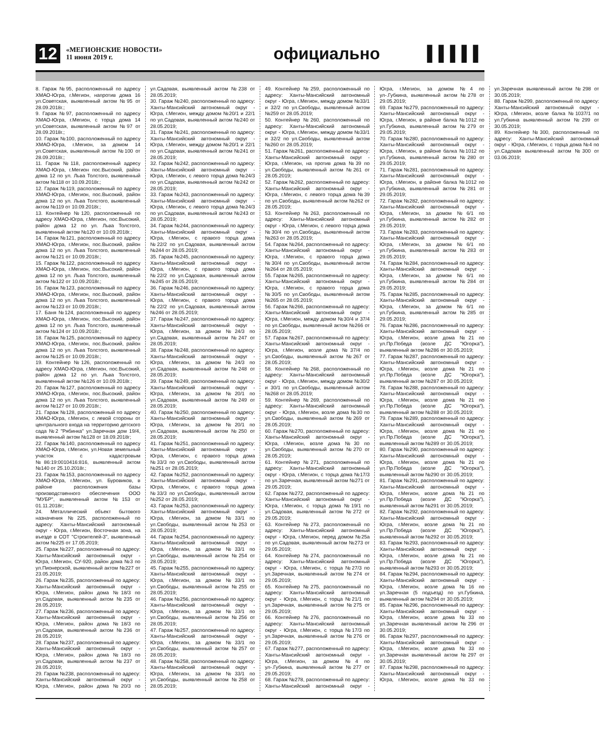12
«МЕГИОНСКИЕ НОВОСТИ»
11 июня 2019 г.
официально ▌▌▌▌▌
8. Гараж №95, расположенный по адресу ХМАО-Югра, г.Мегион, напротив дома 16 ул.Советская, выявленный актом №95 от 28.09.2018г.;
9. Гараж №97, расположенный по адресу ХМАО-Югра, г.Мегион, с торца дома 14 ул.Советская, выявленный актом №97 от 28.09.2018г.;
10. Гараж №100, расположенный по адресу ХМАО-Югра, г.Мегион, за домом 14 ул.Советская, выявленный актом №100 от 28.09.2018г.;
11. Гараж №118, расположенный адресу ХМАО-Югра, г.Мегион пос.Высокий, район дома 12 по ул. Льва Толстого, выявленный актом №118 от 10.09.2018г.;
12. Гараж №119, расположенный по адресу ХМАО-Югра, г.Мегион, пос.Высокий, район дома 12 по ул. Льва Толстого, выявленный актом №119 от 10.09.2018г.;
13. Контейнер №120, расположенный по адресу ХМАО-Югра, г.Мегион, пос.Высокий, район дома 12 по ул. Льва Толстого, выявленный актом №120 от 10.09.2018г.;
14. Гараж №121, расположенный по адресу ХМАО-Югра, г.Мегион, пос.Высокий, район дома 12 по ул. Льва Толстого, выявленный актом №121 от 10.09.2018г.;
15. Гараж №122, расположенный по адресу ХМАО-Югра, г.Мегион, пос.Высокий, район дома 12 по ул. Льва Толстого, выявленный актом №122 от 10.09.2018г.;
16. Гараж №123, расположенный по адресу ХМАО-Югра, г.Мегион, пос.Высокий, район дома 12 по ул. Льва Толстого, выявленный актом №123 от 10.09.2018г.;
17. Баня №124, расположенный по адресу ХМАО-Югра, г.Мегион, пос.Высокий, район дома 12 по ул. Льва Толстого, выявленный актом №124 от 10.09.2018г.;
18. Гараж №125, расположенный по адресу ХМАО-Югра, г.Мегион, пос.Высокий, район дома 12 по ул. Льва Толстого, выявленный актом №125 от 10.09.2018г.;
19. Контейнер №126, расположенный по адресу ХМАО-Югра, г.Мегион, пос.Высокий, район дома 12 по ул. Льва Толстого, выявленный актом №126 от 10.09.2018г.;
20. Гараж №127, расположенный по адресу ХМАО-Югра, г.Мегион, пос.Высокий, район дома 12 по ул. Льва Толстого, выявленный актом №127 от 10.09.2018г.;
21. Гараж №128, расположенный по адресу ХМАО-Югра, г.Мегион, с левой стороны от центрального входа на территорию детского сада №2 "Рябинка" ул.Заречная дом 19/4, выявленный актом №128 от 18.09.2018г;
22. Гараж №140, расположенный по адресу ХМАО-Югра, г.Мегион, ул.Новая земельный участок с кадастровым №86:19:0010416:816, выявленный актом №140 от 25.10.2018г.;
23. Гараж №153, расположенный по адресу ХМАО-Югра, г.Мегион, ул. Буровиков, в районе расположения базы производственного обеспечения ООО "МУБР", выявленный актом №153 от 01.11.2018г;
24. Металлический объект бытового назначения №225, расположенный по адресу: Ханты-Мансийский автономный округ - Югра, г.Мегион, Восточная зона, на въезде в СОТ "Строителей-3", выявленный актом №225 от 17.05.2019;
25. Гараж №227, расположенный по адресу: Ханты-Мансийский автономный округ - Югра, г.Мегион, СУ-920, район дома №3 по ул.Пионерской, выявленный актом №227 от 23.05.2019;
26. Гараж №235, расположенный по адресу: Ханты-Мансийский автономный округ - Югра, г.Мегион, район дома №18/3 по ул.Садовая, выявленный актом №235 от 28.05.2019;
27. Гараж №236, расположенный по адресу: Ханты-Мансийский автономный округ - Югра, г.Мегион, район дома №18/3 по ул.Садовая, выявленный актом №236 от 28.05.2019;
28. Гараж №237, расположенный по адресу: Ханты-Мансийский автономный округ - Югра, г.Мегион, район дома №18/3 по ул.Садовая, выявленный актом №237 от 28.05.2019;
29. Гараж №238, расположенный по адресу: Ханты-Мансийский автономный округ - Югра, г.Мегион, район дома №20/3 по ул.Садовая, выявленный актом №238 от 28.05.2019;
30. Гараж №240, расположенный по адресу: Ханты-Мансийский автономный округ - Югра, г.Мегион, между домом №20/1 и 22/1 по ул.Садовая, выявленный актом №240 от 28.05.2019;
31. Гараж №241, расположенный по адресу: Ханты-Мансийский автономный округ - Югра, г.Мегион, между домом №20/1 и 22/1 по ул.Садовая, выявленный актом №241 от 28.05.2019;
32. Гараж №242, расположенный по адресу: Ханты-Мансийский автономный округ - Югра, г.Мегион, с левого торца дома №24/3 по ул.Садовая, выявленный актом №242 от 28.05.2019;
33. Гараж №243, расположенный по адресу: Ханты-Мансийский автономный округ - Югра, г.Мегион, с левого торца дома №24/3 по ул.Садовая, выявленный актом №243 от 28.05.2019;
34. Гараж №244, расположенный по адресу: Ханты-Мансийский автономный округ - Югра, г.Мегион, с правого торца дома №22/2 по ул.Садовая, выявленный актом №244 от 28.05.2019;
35. Гараж №245, расположенный по адресу: Ханты-Мансийский автономный округ - Югра, г.Мегион, с правого торца дома №22/2 по ул.Садовая, выявленный актом №245 от 28.05.2019;
36. Гараж №246, расположенный по адресу: Ханты-Мансийский автономный округ - Югра, г.Мегион, с правого торца дома №22/2 по ул.Садовая, выявленный актом №246 от 28.05.2019;
37. Гараж №247, расположенный по адресу: Ханты-Мансийский автономный округ - Югра, г.Мегион, за домом №24/3 по ул.Садовая, выявленный актом №247 от 28.05.2019;
38. Гараж №248, расположенный по адресу: Ханты-Мансийский автономный округ - Югра, г.Мегион, за домом №24/3 по ул.Садовая, выявленный актом №248 от 28.05.2019;
39. Гараж №249, расположенный по адресу: Ханты-Мансийский автономный округ - Югра, г.Мегион, за домом №20/1 по ул.Садовая, выявленный актом №249 от 28.05.2019;
40. Гараж №250, расположенный по адресу: Ханты-Мансийский автономный округ - Югра, г.Мегион, за домом №20/1 по ул.Садовая, выявленный актом №250 от 28.05.2019;
41. Гараж №251, расположенный по адресу: Ханты-Мансийский автономный округ - Югра, г.Мегион, с правого торца дома №33/3 по ул.Свободы, выявленный актом №251 от 28.05.2019;
42. Гараж №252, расположенный по адресу: Ханты-Мансийский автономный округ - Югра, г.Мегион, с правого торца дома №33/3 по ул.Свободы, выявленный актом №252 от 28.05.2019;
43. Гараж №253, расположенный по адресу: Ханты-Мансийский автономный округ - Югра, г.Мегион, за домом №33/1 по ул.Свободы, выявленный актом №253 от 28.05.2019;
44. Гараж №254, расположенный по адресу: Ханты-Мансийский автономный округ - Югра, г.Мегион, за домом №33/1 по ул.Свободы, выявленный актом №254 от 28.05.2019;
45. Гараж №255, расположенный по адресу: Ханты-Мансийский автономный округ - Югра, г.Мегион, за домом №33/1 по ул.Свободы, выявленный актом №255 от 28.05.2019;
46. Гараж №256, расположенный по адресу: Ханты-Мансийский автономный округ - Югра, г.Мегион, за домом №33/1 по ул.Свободы, выявленный актом №256 от 28.05.2019;
47. Гараж №257, расположенный по адресу: Ханты-Мансийский автономный округ - Югра, г.Мегион, за домом №33/1 по ул.Свободы, выявленный актом №257 от 28.05.2019;
48. Гараж №258, расположенный по адресу: Ханты-Мансийский автономный округ - Югра, г.Мегион, за домом №33/1 по ул.Свободы, выявленный актом №258 от 28.05.2019;
49. Контейнер №259, расположенный по адресу: Ханты-Мансийский автономный округ - Югра, г.Мегион, между домом №33/1 и 32/2 по ул.Свободы, выявленный актом №259 от 28.05.2019;
50. Контейнер №260, расположенный по адресу: Ханты-Мансийский автономный округ - Югра, г.Мегион, между домом №33/1 и 32/2 по ул.Свободы, выявленный актом №260 от 28.05.2019;
51. Гараж №261, расположенный по адресу: Ханты-Мансийский автономный округ - Югра, г.Мегион, на против дома №39 по ул.Свободы, выявленный актом №261 от 28.05.2019;
52. Гараж №262, расположенный по адресу: Ханты-Мансийский автономный округ - Югра, г.Мегион, с левого торца дома №39 по ул.Свободы, выявленный актом №262 от 28.05.2019;
53. Контейнер №263, расположенный по адресу: Ханты-Мансийский автономный округ - Югра, г.Мегион, с левого торца дома №30/4 по ул.Свободы, выявленный актом №263 от 28.05.2019;
54. Гараж №264, расположенный по адресу: Ханты-Мансийский автономный округ - Югра, г.Мегион, с правого торца дома №30/4 по ул.Свободы, выявленный актом №264 от 28.05.2019;
55. Гараж №265, расположенный по адресу: Ханты-Мансийский автономный округ - Югра, г.Мегион, с правого торца дома №30/5 по ул.Свободы, выявленный актом №265 от 28.05.2019;
56. Гараж №266, расположенный по адресу: Ханты-Мансийский автономный округ - Югра, г.Мегион, между домом №30/4 и 37/4 по ул.Свободы, выявленный актом №266 от 28.05.2019;
57. Гараж №267, расположенный по адресу: Ханты-Мансийский автономный округ - Югра, г.Мегион, возле дома №37/4 по ул.Свободы, выявленный актом №267 от 28.05.2019;
58. Контейнер №268, расположенный по адресу: Ханты-Мансийский автономный округ - Югра, г.Мегион, между домом №30/2 и 30/1 по ул.Свободы, выявленный актом №268 от 28.05.2019;
59. Контейнер №269, расположенный по адресу: Ханты-Мансийский автономный округ - Югра, г.Мегион, возле дома №30 по ул.Свободы, выявленный актом №269 от 28.05.2019;
60. Гараж №270, расположенный по адресу: Ханты-Мансийский автономный округ - Югра, г.Мегион, возле дома №30 по ул.Свободы, выявленный актом №270 от 28.05.2019;
61. Контейнер №271, расположенный по адресу: Ханты-Мансийский автономный округ - Югра, г.Мегион, с торца дома №17/3 по ул.Заречная, выявленный актом №271 от 29.05.2019;
62. Гараж №272, расположенный по адресу: Ханты-Мансийский автономный округ - Югра, г.Мегион, с торца дома №19/1 по ул.Садовая, выявленный актом №272 от 29.05.2019;
63. Контейнер №273, расположенный по адресу: Ханты-Мансийский автономный округ - Югра, г.Мегион, перед домом №25а по ул.Садовая, выявленный актом №273 от 29.05.2019;
64. Контейнер №274, расположенный по адресу: Ханты-Мансийский автономный округ - Югра, г.Мегион, с торца №27/3 по ул.Заречная, выявленный актом №274 от 29.05.2019;
65. Контейнер №275, расположенный по адресу: Ханты-Мансийский автономный округ - Югра, г.Мегион, с торца №21/1 по ул.Заречная, выявленный актом №275 от 29.05.2019;
66. Контейнер №276, расположенный по адресу: Ханты-Мансийский автономный округ - Югра, г.Мегион, с торца №17/3 по ул.Заречная, выявленный актом №276 от 29.05.2019;
67. Гараж №277, расположенный по адресу: Ханты-Мансийский автономный округ - Югра, г.Мегион, за домом №4 по ул-.Губкина, выявленный актом №277 от 29.05.2019;
68. Гараж №278, расположенный по адресу: Ханты-Мансийский автономный округ - Югра, г.Мегион, за домом №4 по ул-.Губкина, выявленный актом №278 от 29.05.2019;
69. Гараж №279, расположенный по адресу: Ханты-Мансийский автономный округ - Югра, г.Мегион, в районе балка №1012 по ул.Губкина, выявленный актом №279 от 29.05.2019;
70. Гараж №280, расположенный по адресу: Ханты-Мансийский автономный округ - Югра, г.Мегион, в районе балка №1012 по ул.Губкина, выявленный актом №280 от 29.05.2019;
71. Гараж №281, расположенный по адресу: Ханты-Мансийский автономный округ - Югра, г.Мегион, в районе балка №1012 по ул.Губкина, выявленный актом №281 от 29.05.2019;
72. Гараж №282, расположенный по адресу: Ханты-Мансийский автономный округ - Югра, г.Мегион, за домом №6/1 по ул.Губкина, выявленный актом №282 от 29.05.2019;
73. Гараж №283, расположенный по адресу: Ханты-Мансийский автономный округ - Югра, г.Мегион, за домом №6/1 по ул.Губкина, выявленный актом №283 от 29.05.2019;
74. Гараж №284, расположенный по адресу: Ханты-Мансийский автономный округ - Югра, г.Мегион, за домом №6/1 по ул.Губкина, выявленный актом №284 от 29.05.2019;
75. Гараж №285, расположенный по адресу: Ханты-Мансийский автономный округ - Югра, г.Мегион, за домом №6/1 по ул.Губкина, выявленный актом №285 от 29.05.2019;
76. Гараж №286, расположенный по адресу: Ханты-Мансийский автономный округ - Югра, г.Мегион, возле дома №21 по ул.Пр.Победа (возле ДС "Югорка"), выявленный актом №286 от 30.05.2019;
77. Гараж №287, расположенный по адресу: Ханты-Мансийский автономный округ - Югра, г.Мегион, возле дома №21 по ул.Пр.Победа (возле ДС "Югорка"), выявленный актом №287 от 30.05.2019;
78. Гараж №288, расположенный по адресу: Ханты-Мансийский автономный округ - Югра, г.Мегион, возле дома №21 по ул.Пр.Победа (возле ДС "Югорка"), выявленный актом №288 от 30.05.2019;
79. Гараж №289, расположенный по адресу: Ханты-Мансийский автономный округ - Югра, г.Мегион, возле дома №21 по ул.Пр.Победа (возле ДС "Югорка"), выявленный актом №289 от 30.05.2019;
80. Гараж №290, расположенный по адресу: Ханты-Мансийский автономный округ - Югра, г.Мегион, возле дома №21 по ул.Пр.Победа (возле ДС "Югорка"), выявленный актом №290 от 30.05.2019;
81. Гараж №291, расположенный по адресу: Ханты-Мансийский автономный округ - Югра, г.Мегион, возле дома №21 по ул.Пр.Победа (возле ДС "Югорка"), выявленный актом №291 от 30.05.2019;
82. Гараж №292, расположенный по адресу: Ханты-Мансийский автономный округ - Югра, г.Мегион, возле дома №21 по ул.Пр.Победа (возле ДС "Югорка"), выявленный актом №292 от 30.05.2019;
83. Гараж №293, расположенный по адресу: Ханты-Мансийский автономный округ - Югра, г.Мегион, возле дома №21 по ул.Пр.Победа (возле ДС "Югорка"), выявленный актом №293 от 30.05.2019;
84. Гараж №294, расположенный по адресу: Ханты-Мансийский автономный округ - Югра, г.Мегион, возле дома №16 по ул.Заречная (5 подъезд) по ул.Губкина, выявленный актом №294 от 30.05.2019;
85. Гараж №296, расположенный по адресу: Ханты-Мансийский автономный округ - Югра, г.Мегион, возле дома №33 по ул.Заречная выявленный актом №296 от 30.05.2019;
86. Гараж №297, расположенный по адресу: Ханты-Мансийский автономный округ - Югра, г.Мегион, возле дома №33 по ул.Заречная выявленный актом №297 от 30.05.2019;
87. Гараж №298, расположенный по адресу: Ханты-Мансийский автономный округ - Югра, г.Мегион, возле дома №33 по ул.Заречная выявленный актом №298 от 30.05.2019;
88. Гараж №299, расположенный по адресу: Ханты-Мансийский автономный округ - Югра, г.Мегион, возле балка №1037/1 по ул.Губкина выявленный актом №299 от 30.05.2019;
89. Контейнер №300, расположенный по адресу: Ханты-Мансийский автономный округ - Югра, г.Мегион, с торца дома №4 по ул.Садовая выявленный актом №300 от 03.06.2019;